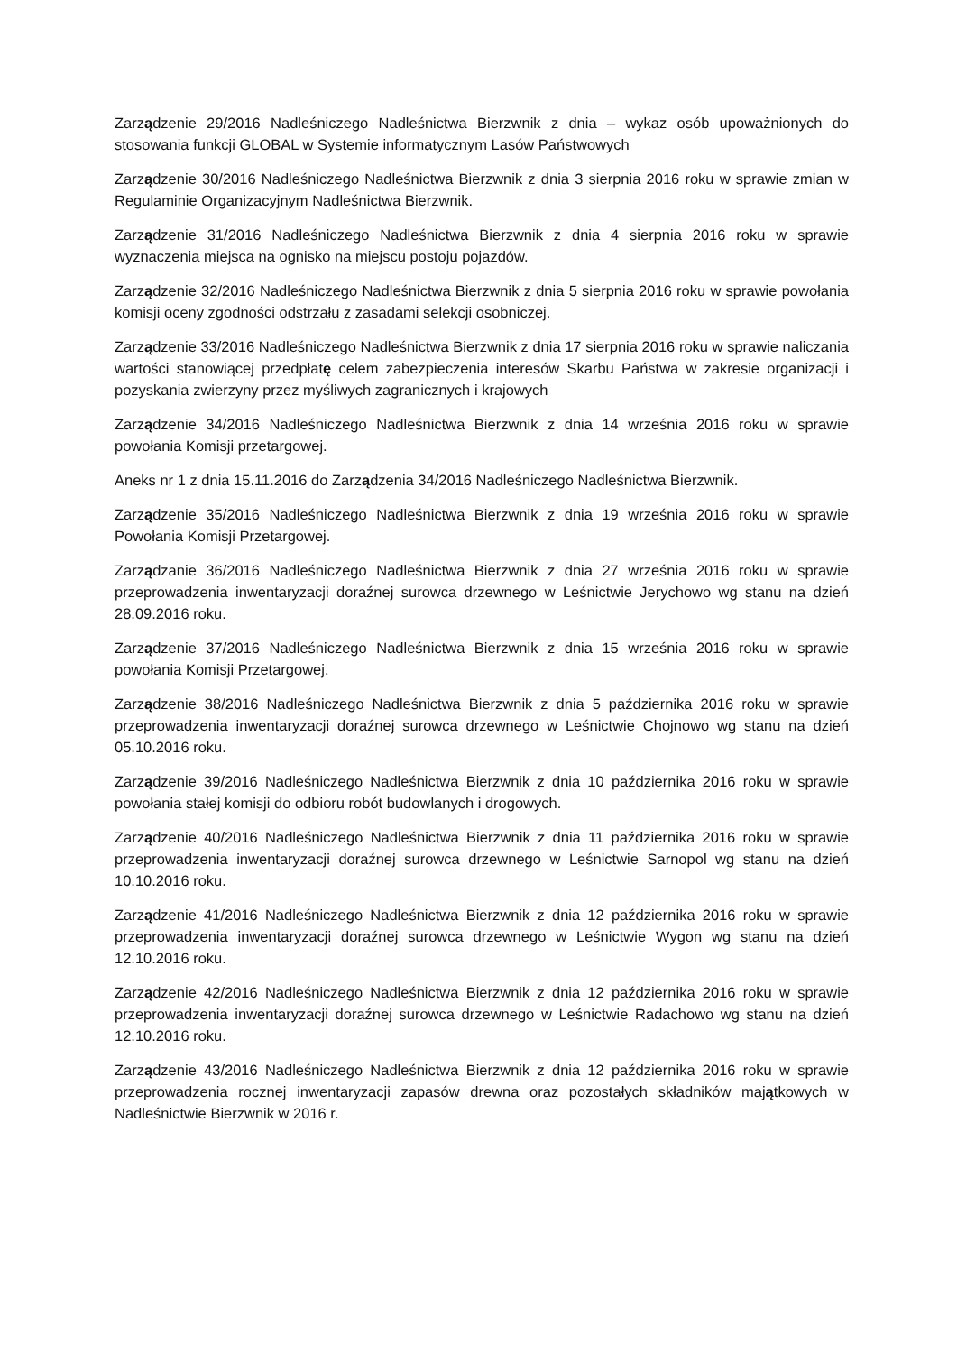Zarządzenie 29/2016 Nadleśniczego Nadleśnictwa Bierzwnik z dnia – wykaz osób upoważnionych do stosowania funkcji GLOBAL w Systemie informatycznym Lasów Państwowych
Zarządzenie 30/2016 Nadleśniczego Nadleśnictwa Bierzwnik z dnia 3 sierpnia 2016 roku w sprawie zmian w Regulaminie Organizacyjnym Nadleśnictwa Bierzwnik.
Zarządzenie 31/2016 Nadleśniczego Nadleśnictwa Bierzwnik z dnia 4 sierpnia 2016 roku w sprawie wyznaczenia miejsca na ognisko na miejscu postoju pojazdów.
Zarządzenie 32/2016 Nadleśniczego Nadleśnictwa Bierzwnik z dnia 5 sierpnia 2016 roku w sprawie powołania komisji oceny zgodności odstrzału z zasadami selekcji osobniczej.
Zarządzenie 33/2016 Nadleśniczego Nadleśnictwa Bierzwnik z dnia 17 sierpnia 2016 roku w sprawie naliczania wartości stanowiącej przedpłatę celem zabezpieczenia interesów Skarbu Państwa w zakresie organizacji i pozyskania zwierzyny przez myśliwych zagranicznych i krajowych
Zarządzenie 34/2016 Nadleśniczego Nadleśnictwa Bierzwnik z dnia 14 września 2016 roku w sprawie powołania Komisji przetargowej.
Aneks nr 1 z dnia 15.11.2016 do Zarządzenia 34/2016 Nadleśniczego Nadleśnictwa Bierzwnik.
Zarządzenie 35/2016 Nadleśniczego Nadleśnictwa Bierzwnik z dnia 19 września 2016 roku w sprawie Powołania Komisji Przetargowej.
Zarządzanie 36/2016 Nadleśniczego Nadleśnictwa Bierzwnik z dnia 27 września 2016 roku w sprawie przeprowadzenia inwentaryzacji doraźnej surowca drzewnego w Leśnictwie Jerychowo wg stanu na dzień 28.09.2016 roku.
Zarządzenie 37/2016 Nadleśniczego Nadleśnictwa Bierzwnik z dnia 15 września 2016 roku w sprawie powołania Komisji Przetargowej.
Zarządzenie 38/2016 Nadleśniczego Nadleśnictwa Bierzwnik z dnia 5 października 2016 roku w sprawie przeprowadzenia inwentaryzacji doraźnej surowca drzewnego w Leśnictwie Chojnowo wg stanu na dzień 05.10.2016 roku.
Zarządzenie 39/2016 Nadleśniczego Nadleśnictwa Bierzwnik z dnia 10 października 2016 roku w sprawie powołania stałej komisji do odbioru robót budowlanych i drogowych.
Zarządzenie 40/2016 Nadleśniczego Nadleśnictwa Bierzwnik z dnia 11 października 2016 roku w sprawie przeprowadzenia inwentaryzacji doraźnej surowca drzewnego w Leśnictwie Sarnopol wg stanu na dzień 10.10.2016 roku.
Zarządzenie 41/2016 Nadleśniczego Nadleśnictwa Bierzwnik z dnia 12 października 2016 roku w sprawie przeprowadzenia inwentaryzacji doraźnej surowca drzewnego w Leśnictwie Wygon wg stanu na dzień 12.10.2016 roku.
Zarządzenie 42/2016 Nadleśniczego Nadleśnictwa Bierzwnik z dnia 12 października 2016 roku w sprawie przeprowadzenia inwentaryzacji doraźnej surowca drzewnego w Leśnictwie Radachowo wg stanu na dzień 12.10.2016 roku.
Zarządzenie 43/2016 Nadleśniczego Nadleśnictwa Bierzwnik z dnia 12 października 2016 roku w sprawie przeprowadzenia rocznej inwentaryzacji zapasów drewna oraz pozostałych składników majątkowych w Nadleśnictwie Bierzwnik w 2016 r.